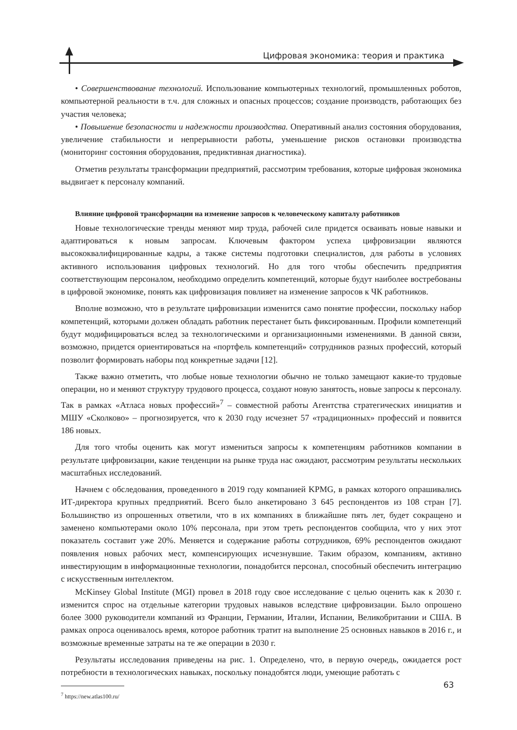Цифровая экономика: теория и практика
• Совершенствование технологий. Использование компьютерных технологий, промышленных роботов, компьютерной реальности в т.ч. для сложных и опасных процессов; создание производств, работающих без участия человека;
• Повышение безопасности и надежности производства. Оперативный анализ состояния оборудования, увеличение стабильности и непрерывности работы, уменьшение рисков остановки производства (мониторинг состояния оборудования, предиктивная диагностика).
Отметив результаты трансформации предприятий, рассмотрим требования, которые цифровая экономика выдвигает к персоналу компаний.
Влияние цифровой трансформации на изменение запросов к человеческому капиталу работников
Новые технологические тренды меняют мир труда, рабочей силе придется осваивать новые навыки и адаптироваться к новым запросам. Ключевым фактором успеха цифровизации являются высококвалифицированные кадры, а также системы подготовки специалистов, для работы в условиях активного использования цифровых технологий. Но для того чтобы обеспечить предприятия соответствующим персоналом, необходимо определить компетенций, которые будут наиболее востребованы в цифровой экономике, понять как цифровизация повлияет на изменение запросов к ЧК работников.
Вполне возможно, что в результате цифровизации изменится само понятие профессии, поскольку набор компетенций, которыми должен обладать работник перестанет быть фиксированным. Профили компетенций будут модифицироваться вслед за технологическими и организационными изменениями. В данной связи, возможно, придется ориентироваться на «портфель компетенций» сотрудников разных профессий, который позволит формировать наборы под конкретные задачи [12].
Также важно отметить, что любые новые технологии обычно не только замещают какие-то трудовые операции, но и меняют структуру трудового процесса, создают новую занятость, новые запросы к персоналу. Так в рамках «Атласа новых профессий»<sup>7</sup> – совместной работы Агентства стратегических инициатив и МШУ «Сколково» – прогнозируется, что к 2030 году исчезнет 57 «традиционных» профессий и появится 186 новых.
Для того чтобы оценить как могут измениться запросы к компетенциям работников компании в результате цифровизации, какие тенденции на рынке труда нас ожидают, рассмотрим результаты нескольких масштабных исследований.
Начнем с обследования, проведенного в 2019 году компанией KPMG, в рамках которого опрашивались ИТ-директора крупных предприятий. Всего было анкетировано 3 645 респондентов из 108 стран [7]. Большинство из опрошенных ответили, что в их компаниях в ближайшие пять лет, будет сокращено и заменено компьютерами около 10% персонала, при этом треть респондентов сообщила, что у них этот показатель составит уже 20%. Меняется и содержание работы сотрудников, 69% респондентов ожидают появления новых рабочих мест, компенсирующих исчезнувшие. Таким образом, компаниям, активно инвестирующим в информационные технологии, понадобится персонал, способный обеспечить интеграцию с искусственным интеллектом.
McKinsey Global Institute (MGI) провел в 2018 году свое исследование с целью оценить как к 2030 г. изменится спрос на отдельные категории трудовых навыков вследствие цифровизации. Было опрошено более 3000 руководители компаний из Франции, Германии, Италии, Испании, Великобритании и США. В рамках опроса оценивалось время, которое работник тратит на выполнение 25 основных навыков в 2016 г., и возможные временные затраты на те же операции в 2030 г.
Результаты исследования приведены на рис. 1. Определено, что, в первую очередь, ожидается рост потребности в технологических навыках, поскольку понадобятся люди, умеющие работать с
<sup>7</sup> https://new.atlas100.ru/
63